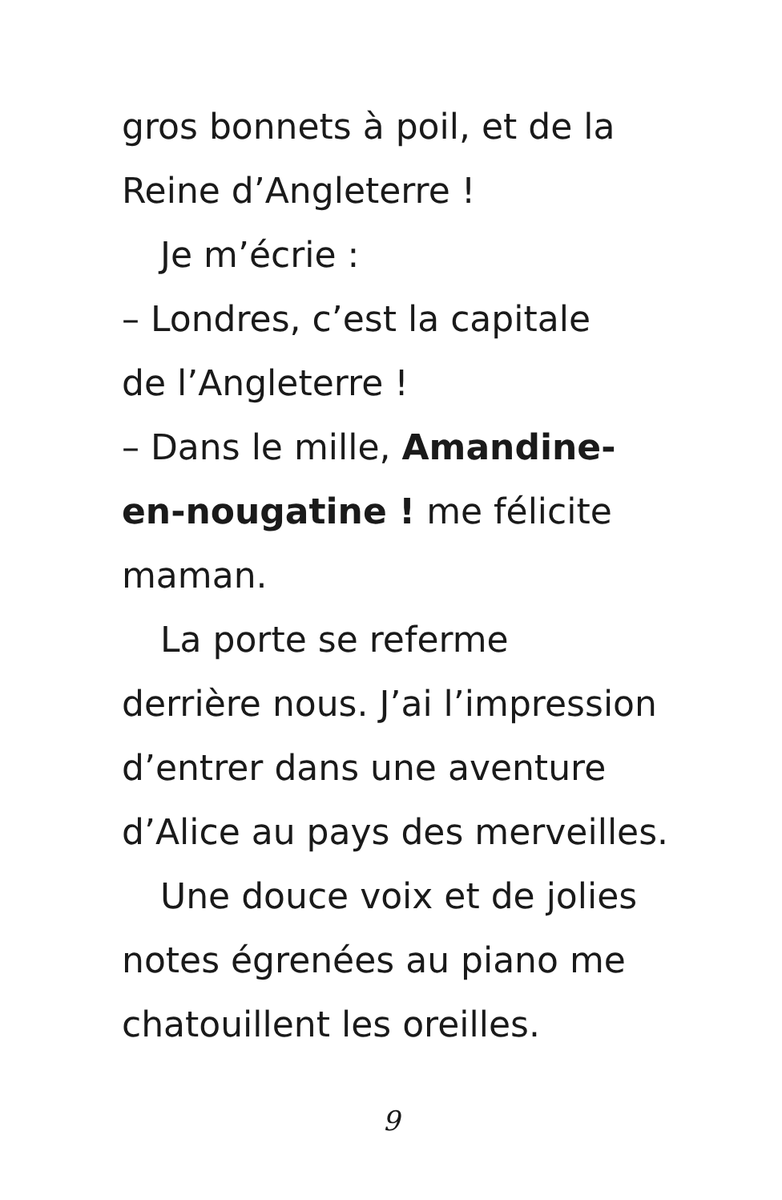gros bonnets à poil, et de la
Reine d’Angleterre !
Je m’écrie :
– Londres, c’est la capitale
de l’Angleterre !
– Dans le mille, Amandine-
en-nougatine ! me félicite
maman.
La porte se referme
derrière nous. J’ai l’impression
d’entrer dans une aventure
d’Alice au pays des merveilles.
Une douce voix et de jolies
notes égrenées au piano me
chatouillent les oreilles.
9